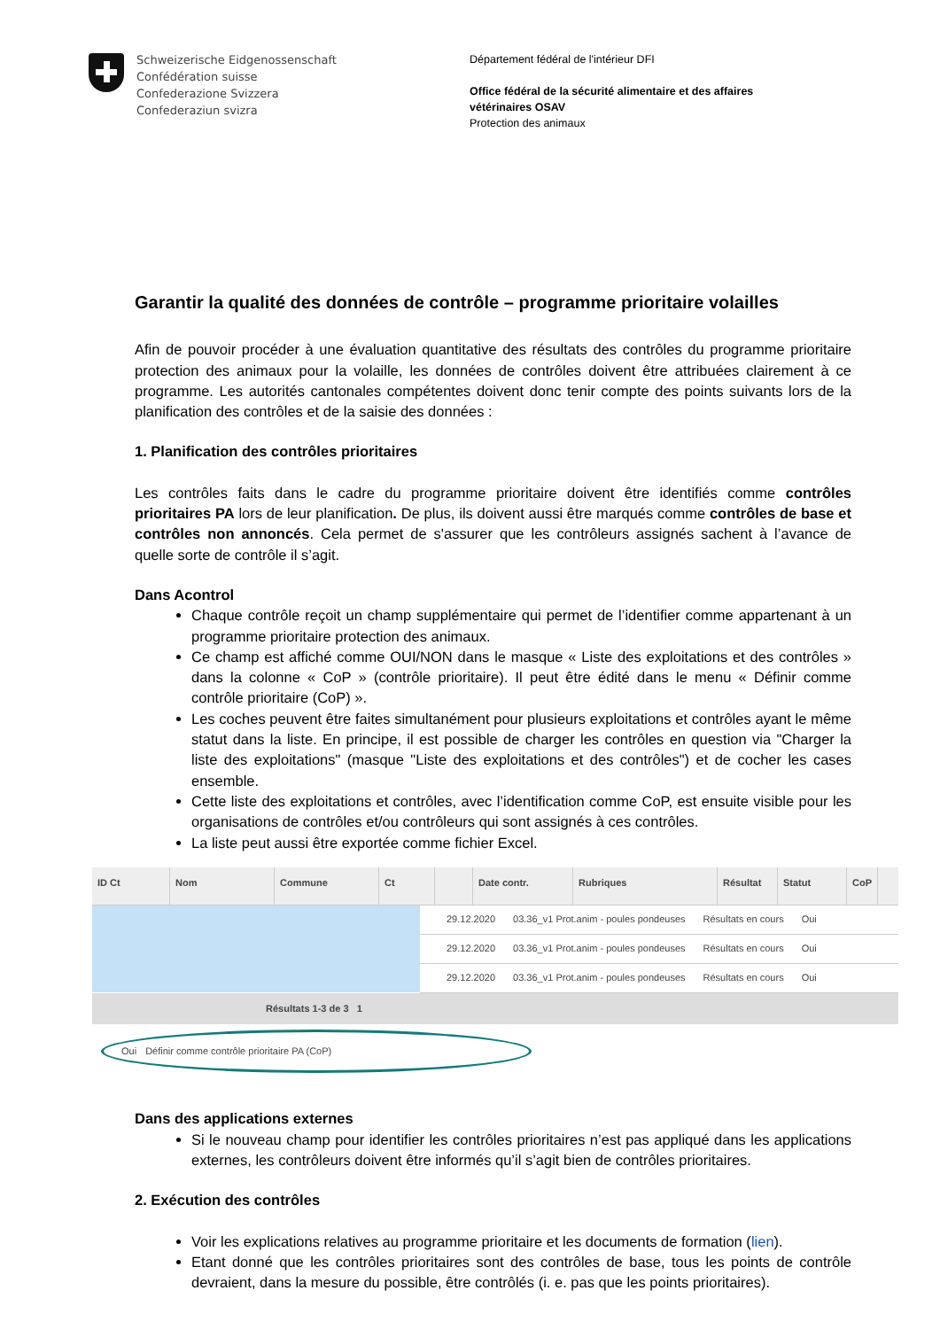Schweizerische Eidgenossenschaft
Confédération suisse
Confederazione Svizzera
Confederaziun svizra
Département fédéral de l'intérieur DFI
Office fédéral de la sécurité alimentaire et des affaires
vétérinaires OSAV
Protection des animaux
Garantir la qualité des données de contrôle – programme prioritaire volailles
Afin de pouvoir procéder à une évaluation quantitative des résultats des contrôles du programme prioritaire protection des animaux pour la volaille, les données de contrôles doivent être attribuées clairement à ce programme. Les autorités cantonales compétentes doivent donc tenir compte des points suivants lors de la planification des contrôles et de la saisie des données :
1. Planification des contrôles prioritaires
Les contrôles faits dans le cadre du programme prioritaire doivent être identifiés comme contrôles prioritaires PA lors de leur planification. De plus, ils doivent aussi être marqués comme contrôles de base et contrôles non annoncés. Cela permet de s'assurer que les contrôleurs assignés sachent à l’avance de quelle sorte de contrôle il s’agit.
Dans Acontrol
Chaque contrôle reçoit un champ supplémentaire qui permet de l’identifier comme appartenant à un programme prioritaire protection des animaux.
Ce champ est affiché comme OUI/NON dans le masque « Liste des exploitations et des contrôles » dans la colonne « CoP » (contrôle prioritaire). Il peut être édité dans le menu « Définir comme contrôle prioritaire (CoP) ».
Les coches peuvent être faites simultanément pour plusieurs exploitations et contrôles ayant le même statut dans la liste. En principe, il est possible de charger les contrôles en question via "Charger la liste des exploitations" (masque "Liste des exploitations et des contrôles") et de cocher les cases ensemble.
Cette liste des exploitations et contrôles, avec l’identification comme CoP, est ensuite visible pour les organisations de contrôles et/ou contrôleurs qui sont assignés à ces contrôles.
La liste peut aussi être exportée comme fichier Excel.
ID Ct Nom Commune Ct Date contr. Rubriques Résultat Statut CoP
29.12.2020 03.36_v1 Prot.anim - poules pondeuses Résultats en cours Oui
29.12.2020 03.36_v1 Prot.anim - poules pondeuses Résultats en cours Oui
29.12.2020 03.36_v1 Prot.anim - poules pondeuses Résultats en cours Oui
Résultats 1-3 de 3 1
Oui Définir comme contrôle prioritaire PA (CoP)
Dans des applications externes
Si le nouveau champ pour identifier les contrôles prioritaires n’est pas appliqué dans les applications externes, les contrôleurs doivent être informés qu’il s’agit bien de contrôles prioritaires.
2. Exécution des contrôles
Voir les explications relatives au programme prioritaire et les documents de formation (lien).
Etant donné que les contrôles prioritaires sont des contrôles de base, tous les points de contrôle devraient, dans la mesure du possible, être contrôlés (i. e. pas que les points prioritaires).